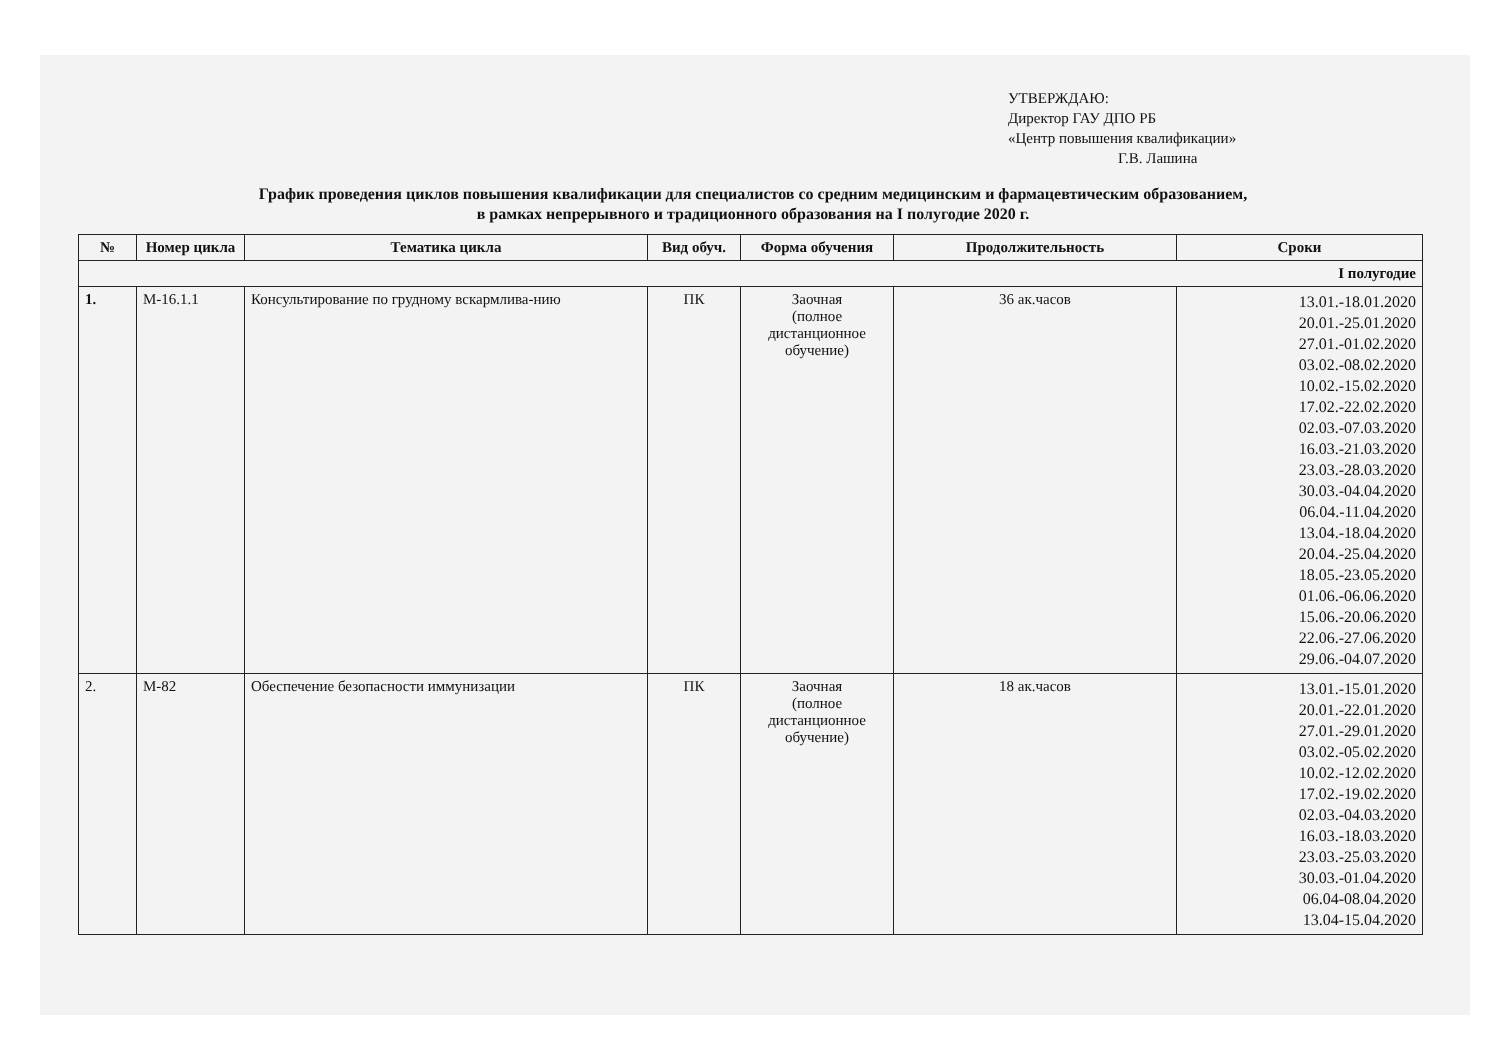УТВЕРЖДАЮ:
Директор ГАУ ДПО РБ
«Центр повышения квалификации»
Г.В. Лашина
График проведения циклов повышения квалификации для специалистов со средним медицинским и фармацевтическим образованием,
в рамках непрерывного и традиционного образования на I полугодие 2020 г.
| № | Номер цикла | Тематика цикла | Вид обуч. | Форма обучения | Продолжительность | Сроки |
| --- | --- | --- | --- | --- | --- | --- |
| I полугодие | | | | | | |
| 1. | М-16.1.1 | Консультирование по грудному вскармлива-нию | ПК | Заочная (полное дистанционное обучение) | 36 ак.часов | 13.01.-18.01.2020 20.01.-25.01.2020 27.01.-01.02.2020 03.02.-08.02.2020 10.02.-15.02.2020 17.02.-22.02.2020 02.03.-07.03.2020 16.03.-21.03.2020 23.03.-28.03.2020 30.03.-04.04.2020 06.04.-11.04.2020 13.04.-18.04.2020 20.04.-25.04.2020 18.05.-23.05.2020 01.06.-06.06.2020 15.06.-20.06.2020 22.06.-27.06.2020 29.06.-04.07.2020 |
| 2. | М-82 | Обеспечение безопасности иммунизации | ПК | Заочная (полное дистанционное обучение) | 18 ак.часов | 13.01.-15.01.2020 20.01.-22.01.2020 27.01.-29.01.2020 03.02.-05.02.2020 10.02.-12.02.2020 17.02.-19.02.2020 02.03.-04.03.2020 16.03.-18.03.2020 23.03.-25.03.2020 30.03.-01.04.2020 06.04-08.04.2020 13.04-15.04.2020 |